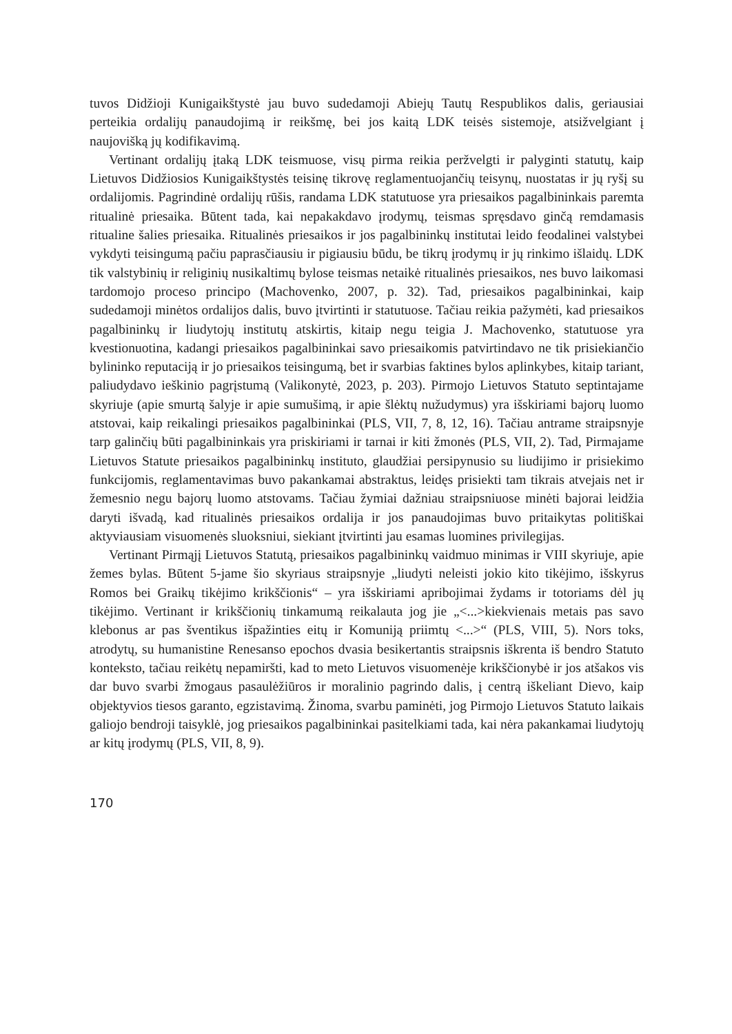tuvos Didžioji Kunigaikštystė jau buvo sudedamoji Abiejų Tautų Respublikos dalis, geriausiai perteikia ordalijų panaudojimą ir reikšmę, bei jos kaitą LDK teisės sistemoje, atsižvelgiant į naujovišką jų kodifikavimą.
Vertinant ordalijų įtaką LDK teismuose, visų pirma reikia peržvelgti ir palyginti statutų, kaip Lietuvos Didžiosios Kunigaikštystės teisinę tikrovę reglamentuojančių teisynų, nuostatas ir jų ryšį su ordalijomis. Pagrindinė ordalijų rūšis, randama LDK statutuose yra priesaikos pagalbininkais paremta ritualinė priesaika. Būtent tada, kai nepakakdavo įrodymų, teismas spręsdavo ginčą remdamasis ritualine šalies priesaika. Ritualinės priesaikos ir jos pagalbininkų institutai leido feodalinei valstybei vykdyti teisingumą pačiu paprasčiausiu ir pigiausiu būdu, be tikrų įrodymų ir jų rinkimo išlaidų. LDK tik valstybinių ir religinių nusikaltimų bylose teismas netaikė ritualinės priesaikos, nes buvo laikomasi tardomojo proceso principo (Machovenko, 2007, p. 32). Tad, priesaikos pagalbininkai, kaip sudedamoji minėtos ordalijos dalis, buvo įtvirtinti ir statutuose. Tačiau reikia pažymėti, kad priesaikos pagalbininkų ir liudytojų institutų atskirtis, kitaip negu teigia J. Machovenko, statutuose yra kvestionuotina, kadangi priesaikos pagalbininkai savo priesaikomis patvirtindavo ne tik prisiekiančio bylininko reputaciją ir jo priesaikos teisingumą, bet ir svarbias faktines bylos aplinkybes, kitaip tariant, paliudydavo ieškinio pagrįstumą (Valikonytė, 2023, p. 203). Pirmojo Lietuvos Statuto septintajame skyriuje (apie smurtą šalyje ir apie sumušimą, ir apie šlėktų nužudymus) yra išskiriami bajorų luomo atstovai, kaip reikalingi priesaikos pagalbininkai (PLS, VII, 7, 8, 12, 16). Tačiau antrame straipsnyje tarp galinčių būti pagalbininkais yra priskiriami ir tarnai ir kiti žmonės (PLS, VII, 2). Tad, Pirmajame Lietuvos Statute priesaikos pagalbininkų instituto, glaudžiai persipynusio su liudijimo ir prisiekimo funkcijomis, reglamentavimas buvo pakankamai abstraktus, leidęs prisiekti tam tikrais atvejais net ir žemesnio negu bajorų luomo atstovams. Tačiau žymiai dažniau straipsniuose minėti bajorai leidžia daryti išvadą, kad ritualinės priesaikos ordalija ir jos panaudojimas buvo pritaikytas politiškai aktyviausiam visuomenės sluoksniui, siekiant įtvirtinti jau esamas luomines privilegijas.
Vertinant Pirmąjį Lietuvos Statutą, priesaikos pagalbininkų vaidmuo minimas ir VIII skyriuje, apie žemes bylas. Būtent 5-jame šio skyriaus straipsnyje „liudyti neleisti jokio kito tikėjimo, išskyrus Romos bei Graikų tikėjimo krikščionis“ – yra išskiriami apribojimai žydams ir totoriams dėl jų tikėjimo. Vertinant ir krikščionių tinkamumą reikalauta jog jie „<...>kiekvienais metais pas savo klebonus ar pas šventikus išpažinties eitų ir Komuniją priimtų <...>“ (PLS, VIII, 5). Nors toks, atrodytų, su humanistine Renesanso epochos dvasia besikertantis straipsnis iškrenta iš bendro Statuto konteksto, tačiau reikėtų nepamiršti, kad to meto Lietuvos visuomenėje krikščionybė ir jos atšakos vis dar buvo svarbi žmogaus pasaulėžiūros ir moralinio pagrindo dalis, į centrą iškeliant Dievo, kaip objektyvios tiesos garanto, egzistavimą. Žinoma, svarbu paminėti, jog Pirmojo Lietuvos Statuto laikais galiojo bendroji taisyklė, jog priesaikos pagalbininkai pasitelkiami tada, kai nėra pakankamai liudytojų ar kitų įrodymų (PLS, VII, 8, 9).
170